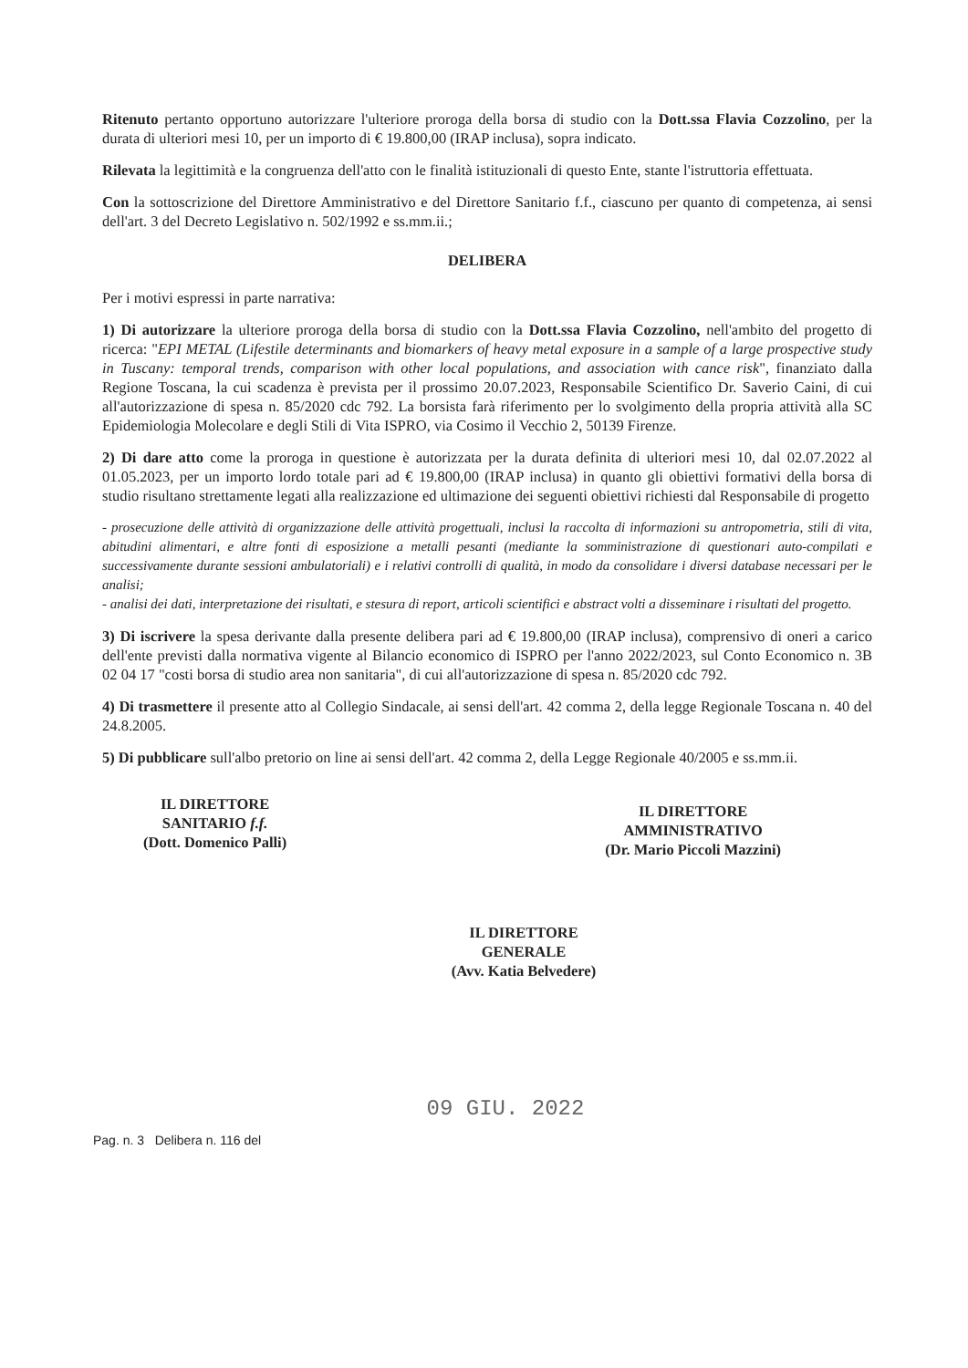Ritenuto pertanto opportuno autorizzare l'ulteriore proroga della borsa di studio con la Dott.ssa Flavia Cozzolino, per la durata di ulteriori mesi 10, per un importo di € 19.800,00 (IRAP inclusa), sopra indicato.
Rilevata la legittimità e la congruenza dell'atto con le finalità istituzionali di questo Ente, stante l'istruttoria effettuata.
Con la sottoscrizione del Direttore Amministrativo e del Direttore Sanitario f.f., ciascuno per quanto di competenza, ai sensi dell'art. 3 del Decreto Legislativo n. 502/1992 e ss.mm.ii.;
DELIBERA
Per i motivi espressi in parte narrativa:
1) Di autorizzare la ulteriore proroga della borsa di studio con la Dott.ssa Flavia Cozzolino, nell'ambito del progetto di ricerca: "EPI METAL (Lifestile determinants and biomarkers of heavy metal exposure in a sample of a large prospective study in Tuscany: temporal trends, comparison with other local populations, and association with cance risk", finanziato dalla Regione Toscana, la cui scadenza è prevista per il prossimo 20.07.2023, Responsabile Scientifico Dr. Saverio Caini, di cui all'autorizzazione di spesa n. 85/2020 cdc 792. La borsista farà riferimento per lo svolgimento della propria attività alla SC Epidemiologia Molecolare e degli Stili di Vita ISPRO, via Cosimo il Vecchio 2, 50139 Firenze.
2) Di dare atto come la proroga in questione è autorizzata per la durata definita di ulteriori mesi 10, dal 02.07.2022 al 01.05.2023, per un importo lordo totale pari ad € 19.800,00 (IRAP inclusa) in quanto gli obiettivi formativi della borsa di studio risultano strettamente legati alla realizzazione ed ultimazione dei seguenti obiettivi richiesti dal Responsabile di progetto
- prosecuzione delle attività di organizzazione delle attività progettuali, inclusi la raccolta di informazioni su antropometria, stili di vita, abitudini alimentari, e altre fonti di esposizione a metalli pesanti (mediante la somministrazione di questionari auto-compilati e successivamente durante sessioni ambulatoriali) e i relativi controlli di qualità, in modo da consolidare i diversi database necessari per le analisi;
- analisi dei dati, interpretazione dei risultati, e stesura di report, articoli scientifici e abstract volti a disseminare i risultati del progetto.
3) Di iscrivere la spesa derivante dalla presente delibera pari ad € 19.800,00 (IRAP inclusa), comprensivo di oneri a carico dell'ente previsti dalla normativa vigente al Bilancio economico di ISPRO per l'anno 2022/2023, sul Conto Economico n. 3B 02 04 17 "costi borsa di studio area non sanitaria", di cui all'autorizzazione di spesa n. 85/2020 cdc 792.
4) Di trasmettere il presente atto al Collegio Sindacale, ai sensi dell'art. 42 comma 2, della legge Regionale Toscana n. 40 del 24.8.2005.
5) Di pubblicare sull'albo pretorio on line ai sensi dell'art. 42 comma 2, della Legge Regionale 40/2005 e ss.mm.ii.
IL DIRETTORE
SANITARIO f.f.
(Dott. Domenico Palli)
IL DIRETTORE
AMMINISTRATIVO
(Dr. Mario Piccoli Mazzini)
IL DIRETTORE
GENERALE
(Avv. Katia Belvedere)
09 GIU. 2022
Pag. n. 3 Delibera n. 116 del